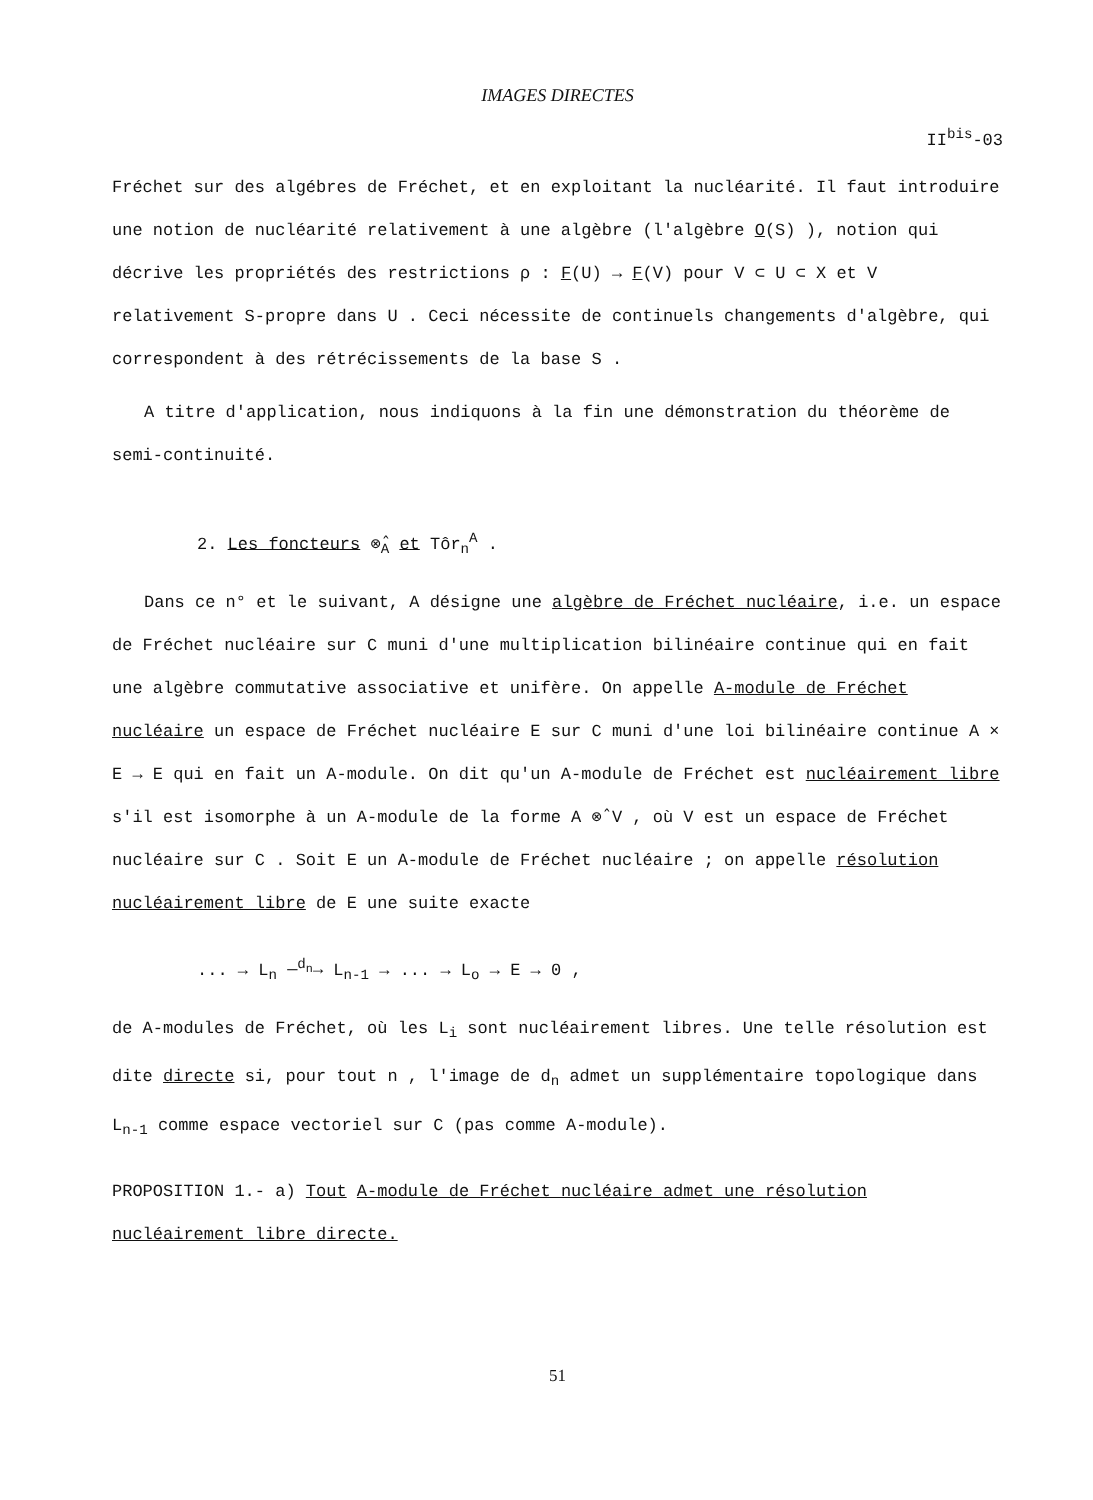IMAGES DIRECTES
II<sup>bis</sup>-03
Fréchet sur des algébres de Fréchet, et en exploitant la nucléarité. Il faut introduire une notion de nucléarité relativement à une algèbre (l'algèbre O(S) ), notion qui décrive les propriétés des restrictions ρ : F(U) → F(V) pour V ⊂ U ⊂ X et V relativement S-propre dans U . Ceci nécessite de continuels changements d'algèbre, qui correspondent à des rétrécissements de la base S .
A titre d'application, nous indiquons à la fin une démonstration du théorème de semi-continuité.
2. Les foncteurs ⊗̂<sub>A</sub> et Tôr<sub>n</sub><sup>A</sup> .
Dans ce n° et le suivant, A désigne une algèbre de Fréchet nucléaire, i.e. un espace de Fréchet nucléaire sur C muni d'une multiplication bilinéaire continue qui en fait une algèbre commutative associative et unifère. On appelle A-module de Fréchet nucléaire un espace de Fréchet nucléaire E sur C muni d'une loi bilinéaire continue A × E → E qui en fait un A-module. On dit qu'un A-module de Fréchet est nucléairement libre s'il est isomorphe à un A-module de la forme A ⊗̂ V , où V est un espace de Fréchet nucléaire sur C . Soit E un A-module de Fréchet nucléaire ; on appelle résolution nucléairement libre de E une suite exacte
... → L<sub>n</sub> —<sup>d<sub>n</sub></sup>→ L<sub>n-1</sub> → ... → L<sub>o</sub> → E → 0 ,
de A-modules de Fréchet, où les L<sub>i</sub> sont nucléairement libres. Une telle résolution est dite directe si, pour tout n , l'image de d<sub>n</sub> admet un supplémentaire topologique dans L<sub>n-1</sub> comme espace vectoriel sur C (pas comme A-module).
PROPOSITION 1.- a) Tout A-module de Fréchet nucléaire admet une résolution nucléairement libre directe.
51